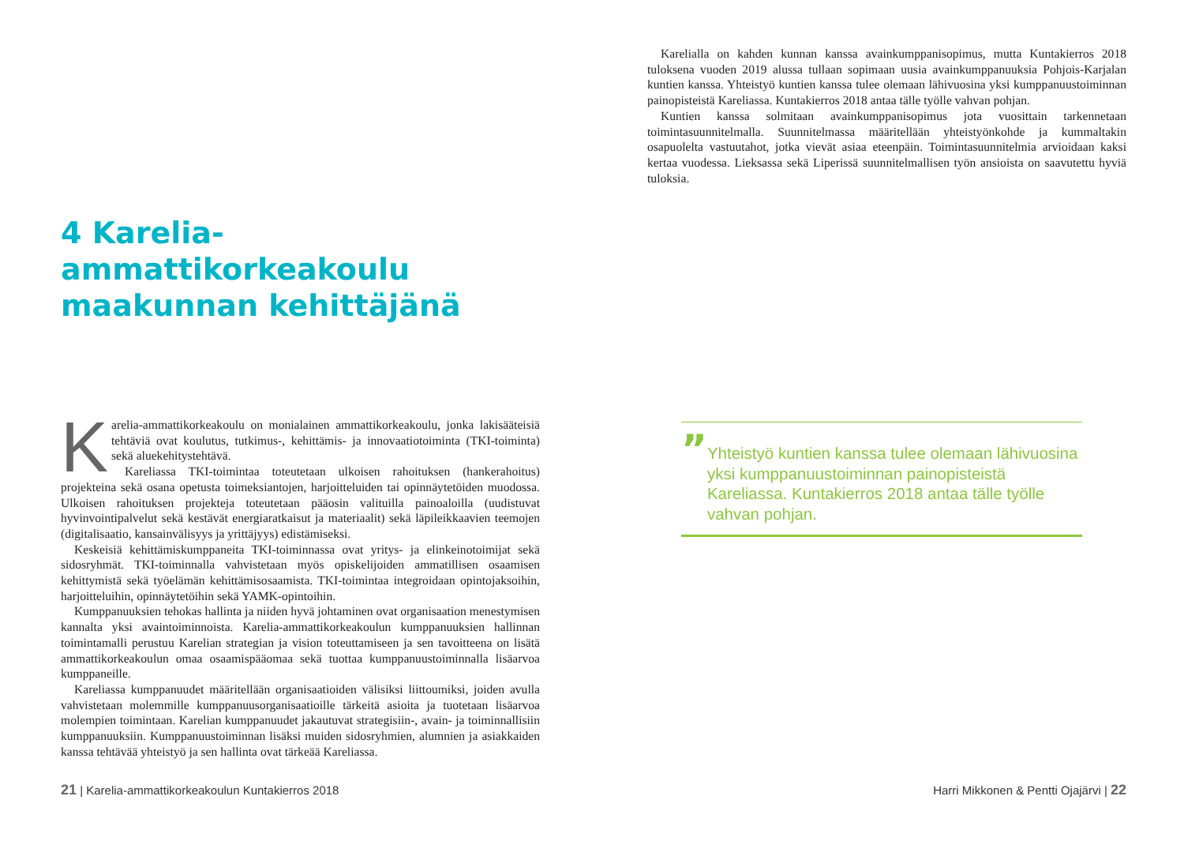4 Karelia-ammattikorkeakoulu maakunnan kehittäjänä
Karelia-ammattikorkeakoulu on monialainen ammattikorkeakoulu, jonka lakisääteisiä tehtäviä ovat koulutus, tutkimus-, kehittämis- ja innovaatiotoiminta (TKI-toiminta) sekä aluekehitystehtävä.
Kareliassa TKI-toimintaa toteutetaan ulkoisen rahoituksen (hankerahoitus) projekteina sekä osana opetusta toimeksiantojen, harjoitteluiden tai opinnäytetöiden muodossa. Ulkoisen rahoituksen projekteja toteutetaan pääosin valituilla painoaloilla (uudistuvat hyvinvointipalvelut sekä kestävät energiaratkaisut ja materiaalit) sekä läpileikkaavien teemojen (digitalisaatio, kansainvälisyys ja yrittäjyys) edistämiseksi.
Keskeisiä kehittämiskumppaneita TKI-toiminnassa ovat yritys- ja elinkeinotoimijat sekä sidosryhmät. TKI-toiminnalla vahvistetaan myös opiskelijoiden ammatillisen osaamisen kehittymistä sekä työelämän kehittämisosaamista. TKI-toimintaa integroidaan opintojaksoihin, harjoitteluihin, opinnäytetöihin sekä YAMK-opintoihin.
Kumppanuuksien tehokas hallinta ja niiden hyvä johtaminen ovat organisaation menestymisen kannalta yksi avaintoiminnoista. Karelia-ammattikorkeakoulun kumppanuuksien hallinnan toimintamalli perustuu Karelian strategian ja vision toteuttamiseen ja sen tavoitteena on lisätä ammattikorkeakoulun omaa osaamispääomaa sekä tuottaa kumppanuustoiminnalla lisäarvoa kumppaneille.
Kareliassa kumppanuudet määritellään organisaatioiden välisiksi liittoumiksi, joiden avulla vahvistetaan molemmille kumppanuusorganisaatioille tärkeitä asioita ja tuotetaan lisäarvoa molempien toimintaan. Karelian kumppanuudet jakautuvat strategisiin-, avain- ja toiminnallisiin kumppanuuksiin. Kumppanuustoiminnan lisäksi muiden sidosryhmien, alumnien ja asiakkaiden kanssa tehtävää yhteistyö ja sen hallinta ovat tärkeää Kareliassa.
21 | Karelia-ammattikorkeakoulun Kuntakierros 2018
Karelialla on kahden kunnan kanssa avainkumppanisopimus, mutta Kuntakierros 2018 tuloksena vuoden 2019 alussa tullaan sopimaan uusia avainkumppanuuksia Pohjois-Karjalan kuntien kanssa. Yhteistyö kuntien kanssa tulee olemaan lähivuosina yksi kumppanuustoiminnan painopisteistä Kareliassa. Kuntakierros 2018 antaa tälle työlle vahvan pohjan.
Kuntien kanssa solmitaan avainkumppanisopimus jota vuosittain tarkennetaan toimintasuunnitelmalla. Suunnitelmassa määritellään yhteistyönkohde ja kummaltakin osapuolelta vastuutahot, jotka vievät asiaa eteenpäin. Toimintasuunnitelmia arvioidaan kaksi kertaa vuodessa. Lieksassa sekä Liperissä suunnitelmallisen työn ansioista on saavutettu hyviä tuloksia.
”
Yhteistyö kuntien kanssa tulee olemaan lähivuosina yksi kumppanuustoiminnan painopisteistä Kareliassa. Kuntakierros 2018 antaa tälle työlle vahvan pohjan.
Harri Mikkonen & Pentti Ojajärvi | 22